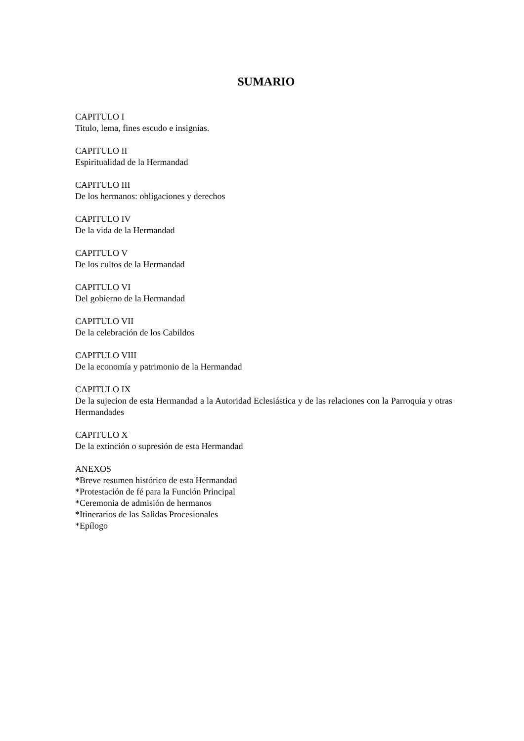SUMARIO
CAPITULO I
Titulo, lema, fines escudo e insignias.
CAPITULO II
Espiritualidad de la Hermandad
CAPITULO III
De los hermanos: obligaciones y derechos
CAPITULO IV
De la vida de la Hermandad
CAPITULO V
De los cultos de la Hermandad
CAPITULO VI
Del gobierno de la Hermandad
CAPITULO VII
De la celebración de los Cabildos
CAPITULO VIII
De la economía y patrimonio de la Hermandad
CAPITULO IX
De la sujecion de esta Hermandad a la Autoridad Eclesiástica y de las relaciones con la Parroquia y otras Hermandades
CAPITULO X
De la extinción o supresión de esta Hermandad
ANEXOS
*Breve resumen histórico de esta Hermandad
*Protestación de fé para la Función Principal
*Ceremonia de admisión de hermanos
*Itinerarios de las Salidas Procesionales
*Epílogo